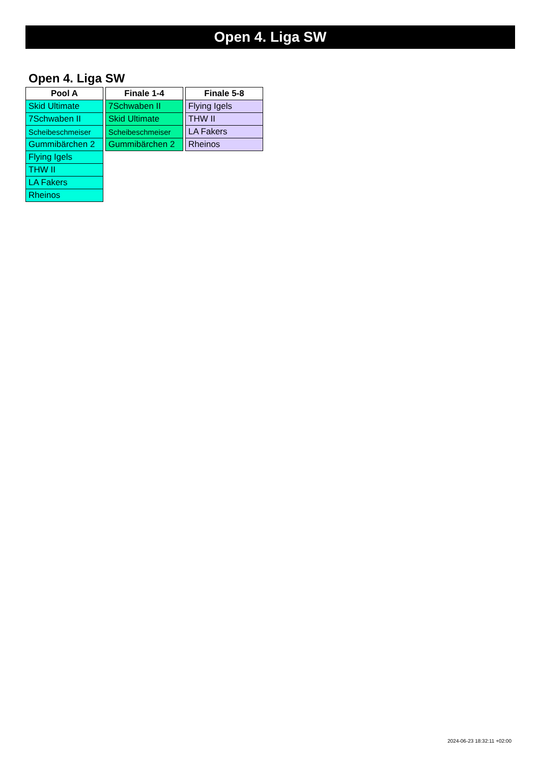Open 4. Liga SW
Open 4. Liga SW
| Pool A |
| --- |
| Skid Ultimate |
| 7Schwaben II |
| Scheibeschmeiser |
| Gummibärchen 2 |
| Flying Igels |
| THW II |
| LA Fakers |
| Rheinos |
| Finale 1-4 |
| --- |
| 7Schwaben II |
| Skid Ultimate |
| Scheibeschmeiser |
| Gummibärchen 2 |
| Finale 5-8 |
| --- |
| Flying Igels |
| THW II |
| LA Fakers |
| Rheinos |
2024-06-23 18:32:11 +02:00